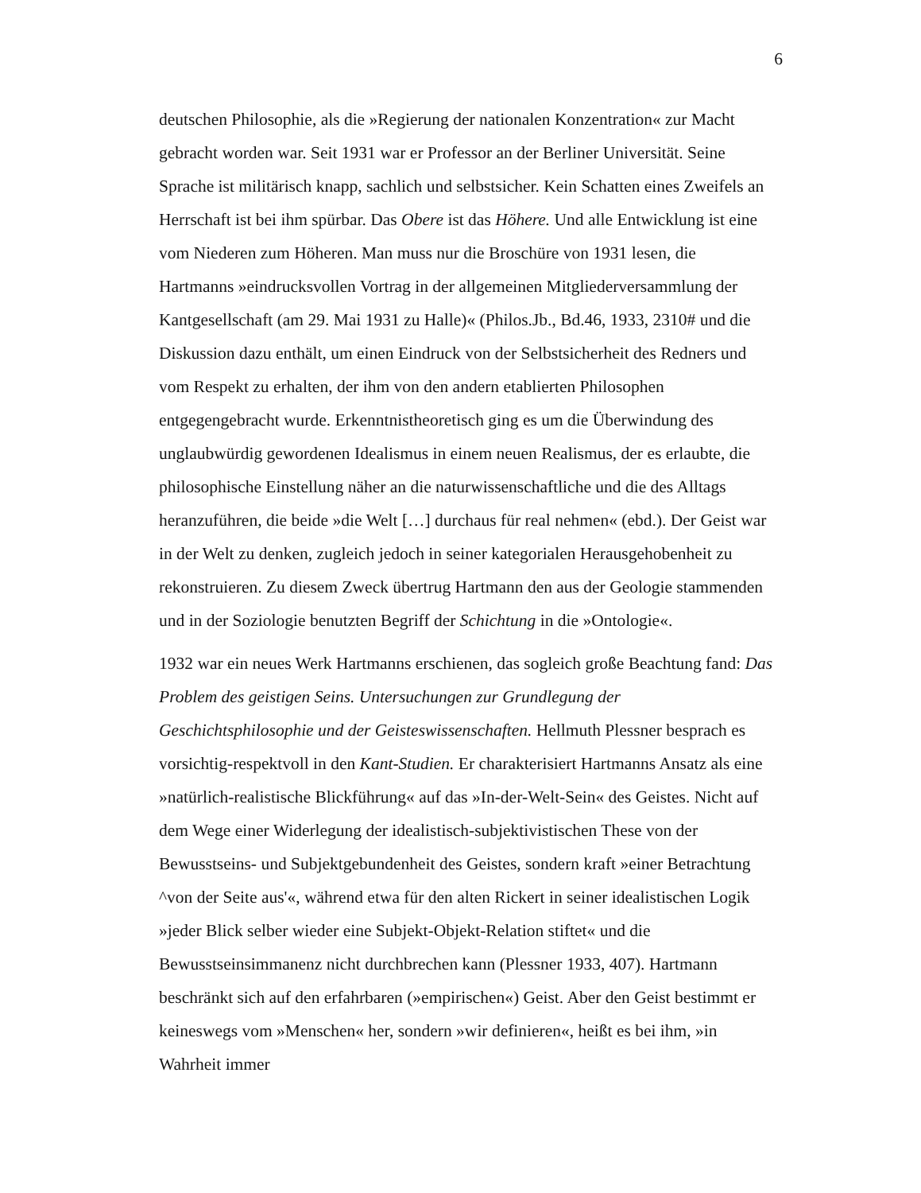6
deutschen Philosophie, als die »Regierung der nationalen Konzentration« zur Macht gebracht worden war. Seit 1931 war er Professor an der Berliner Universität. Seine Sprache ist militärisch knapp, sachlich und selbstsicher. Kein Schatten eines Zweifels an Herrschaft ist bei ihm spürbar. Das Obere ist das Höhere. Und alle Entwicklung ist eine vom Niederen zum Höheren. Man muss nur die Broschüre von 1931 lesen, die Hartmanns »eindrucksvollen Vortrag in der allgemeinen Mitgliederversammlung der Kantgesellschaft (am 29. Mai 1931 zu Halle)« (Philos.Jb., Bd.46, 1933, 2310# und die Diskussion dazu enthält, um einen Eindruck von der Selbstsicherheit des Redners und vom Respekt zu erhalten, der ihm von den andern etablierten Philosophen entgegengebracht wurde. Erkenntnistheoretisch ging es um die Überwindung des unglaubwürdig gewordenen Idealismus in einem neuen Realismus, der es erlaubte, die philosophische Einstellung näher an die naturwissenschaftliche und die des Alltags heranzuführen, die beide »die Welt […] durchaus für real nehmen« (ebd.). Der Geist war in der Welt zu denken, zugleich jedoch in seiner kategorialen Herausgehobenheit zu rekonstruieren. Zu diesem Zweck übertrug Hartmann den aus der Geologie stammenden und in der Soziologie benutzten Begriff der Schichtung in die »Ontologie«.
1932 war ein neues Werk Hartmanns erschienen, das sogleich große Beachtung fand: Das Problem des geistigen Seins. Untersuchungen zur Grundlegung der Geschichtsphilosophie und der Geisteswissenschaften. Hellmuth Plessner besprach es vorsichtig-respektvoll in den Kant-Studien. Er charakterisiert Hartmanns Ansatz als eine »natürlich-realistische Blickführung« auf das »In-der-Welt-Sein« des Geistes. Nicht auf dem Wege einer Widerlegung der idealistisch-subjektivistischen These von der Bewusstseins- und Subjektgebundenheit des Geistes, sondern kraft »einer Betrachtung ^von der Seite aus'«, während etwa für den alten Rickert in seiner idealistischen Logik »jeder Blick selber wieder eine Subjekt-Objekt-Relation stiftet« und die Bewusstseinsimmanenz nicht durchbrechen kann (Plessner 1933, 407). Hartmann beschränkt sich auf den erfahrbaren (»empirischen«) Geist. Aber den Geist bestimmt er keineswegs vom »Menschen« her, sondern »wir definieren«, heißt es bei ihm, »in Wahrheit immer